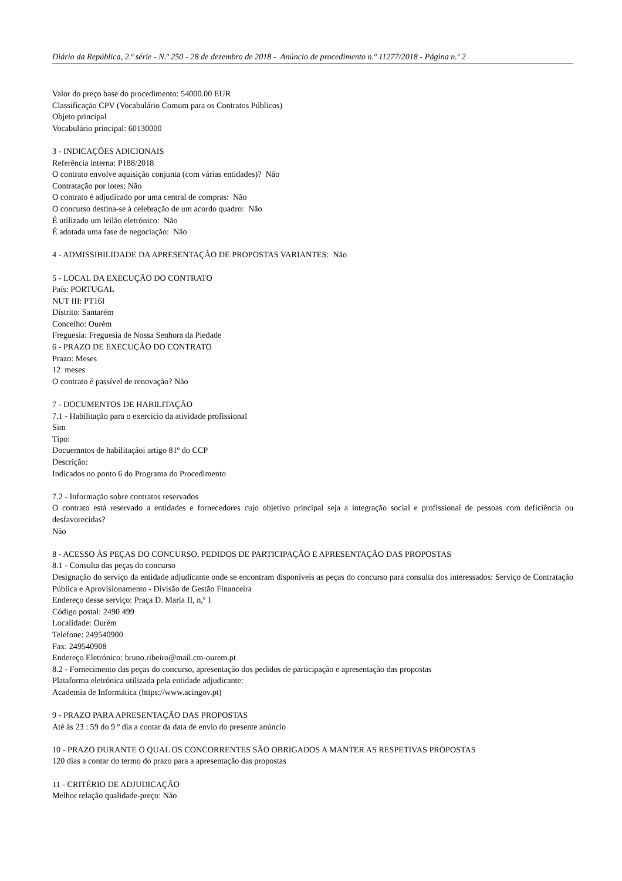Diário da República, 2.ª série - N.º 250 - 28 de dezembro de 2018 - Anúncio de procedimento n.º 11277/2018 - Página n.º 2
Valor do preço base do procedimento: 54000.00 EUR
Classificação CPV (Vocabulário Comum para os Contratos Públicos)
Objeto principal
Vocabulário principal: 60130000
3 - INDICAÇÕES ADICIONAIS
Referência interna: P188/2018
O contrato envolve aquisição conjunta (com várias entidades)? Não
Contratação por lotes: Não
O contrato é adjudicado por uma central de compras: Não
O concurso destina-se à celebração de um acordo quadro: Não
É utilizado um leilão eletrónico: Não
É adotada uma fase de negociação: Não
4 - ADMISSIBILIDADE DA APRESENTAÇÃO DE PROPOSTAS VARIANTES: Não
5 - LOCAL DA EXECUÇÃO DO CONTRATO
País: PORTUGAL
NUT III: PT16I
Distrito: Santarém
Concelho: Ourém
Freguesia: Freguesia de Nossa Senhora da Piedade
6 - PRAZO DE EXECUÇÃO DO CONTRATO
Prazo: Meses
12 meses
O contrato é passível de renovação? Não
7 - DOCUMENTOS DE HABILITAÇÃO
7.1 - Habilitação para o exercício da atividade profissional
Sim
Tipo:
Docuemntos de habilitaçãoi artigo 81º do CCP
Descrição:
Indicados no ponto 6 do Programa do Procedimento
7.2 - Informação sobre contratos reservados
O contrato está reservado a entidades e fornecedores cujo objetivo principal seja a integração social e profissional de pessoas com deficiência ou desfavorecidas?
Não
8 - ACESSO ÀS PEÇAS DO CONCURSO, PEDIDOS DE PARTICIPAÇÃO E APRESENTAÇÃO DAS PROPOSTAS
8.1 - Consulta das peças do concurso
Designação do serviço da entidade adjudicante onde se encontram disponíveis as peças do concurso para consulta dos interessados: Serviço de Contratação Pública e Aprovisionamento - Divisão de Gestão Financeira
Endereço desse serviço: Praça D. Maria II, n,º 1
Código postal: 2490 499
Localidade: Ourém
Telefone: 249540900
Fax: 249540908
Endereço Eletrónico: bruno.ribeiro@mail.cm-ourem.pt
8.2 - Fornecimento das peças do concurso, apresentação dos pedidos de participação e apresentação das propostas
Plataforma eletrónica utilizada pela entidade adjudicante:
Academia de Informática (https://www.acingov.pt)
9 - PRAZO PARA APRESENTAÇÃO DAS PROPOSTAS
Até às 23 : 59 do 9 º dia a contar da data de envio do presente anúncio
10 - PRAZO DURANTE O QUAL OS CONCORRENTES SÃO OBRIGADOS A MANTER AS RESPETIVAS PROPOSTAS
120 dias a contar do termo do prazo para a apresentação das propostas
11 - CRITÉRIO DE ADJUDICAÇÃO
Melhor relação qualidade-preço: Não